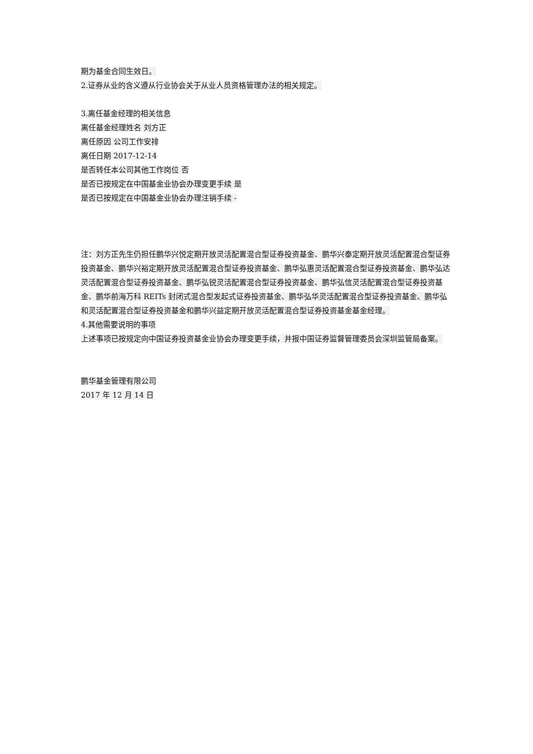期为基金合同生效日。
2.证券从业的含义遵从行业协会关于从业人员资格管理办法的相关规定。
3.离任基金经理的相关信息
离任基金经理姓名 刘方正
离任原因 公司工作安排
离任日期 2017-12-14
是否转任本公司其他工作岗位 否
是否已按规定在中国基金业协会办理变更手续 是
是否已按规定在中国基金业协会办理注销手续 -
注：刘方正先生仍担任鹏华兴悦定期开放灵活配置混合型证券投资基金、鹏华兴泰定期开放灵活配置混合型证券投资基金、鹏华兴裕定期开放灵活配置混合型证券投资基金、鹏华弘惠灵活配置混合型证券投资基金、鹏华弘达灵活配置混合型证券投资基金、鹏华弘锐灵活配置混合型证券投资基金、鹏华弘信灵活配置混合型证券投资基金、鹏华前海万科 REITs 封闭式混合型发起式证券投资基金、鹏华弘华灵活配置混合型证券投资基金、鹏华弘和灵活配置混合型证券投资基金和鹏华兴益定期开放灵活配置混合型证券投资基金基金经理。
4.其他需要说明的事项
上述事项已按规定向中国证券投资基金业协会办理变更手续，并报中国证券监督管理委员会深圳监管局备案。
鹏华基金管理有限公司
2017 年 12 月 14 日